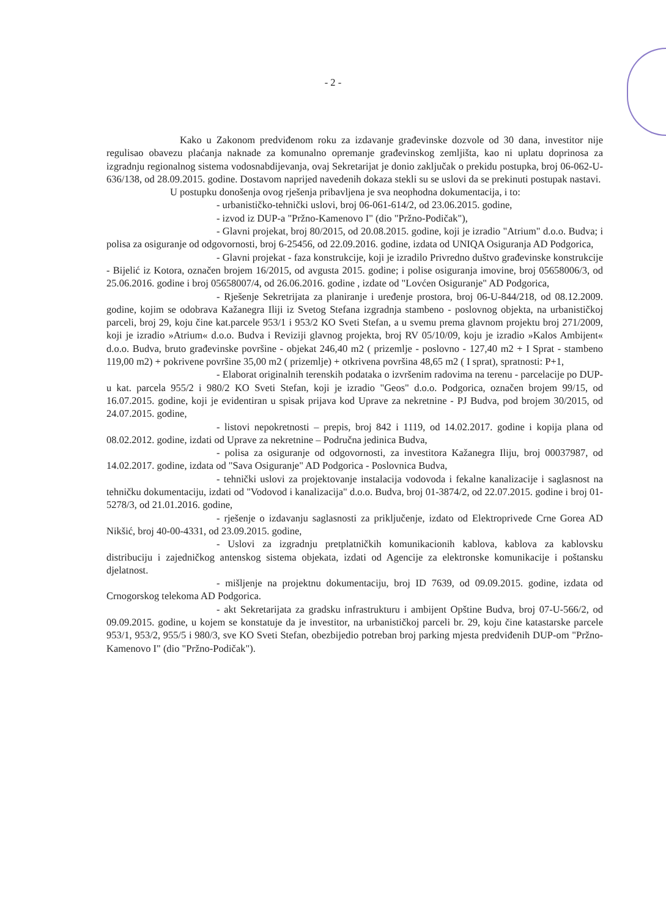- 2 -
Kako u Zakonom predviđenom roku za izdavanje građevinske dozvole od 30 dana, investitor nije regulisao obavezu plaćanja naknade za komunalno opremanje građevinskog zemljišta, kao ni uplatu doprinosa za izgradnju regionalnog sistema vodosnabdijevanja, ovaj Sekretarijat je donio zaključak o prekidu postupka, broj 06-062-U-636/138, od 28.09.2015. godine. Dostavom naprijed navedenih dokaza stekli su se uslovi da se prekinuti postupak nastavi.
U postupku donošenja ovog rješenja pribavljena je sva neophodna dokumentacija, i to:
- urbanističko-tehnički uslovi, broj 06-061-614/2, od 23.06.2015. godine,
- izvod iz DUP-a "Pržno-Kamenovo I" (dio "Pržno-Podičak"),
- Glavni projekat, broj 80/2015, od 20.08.2015. godine, koji je izradio "Atrium" d.o.o. Budva; i polisa za osiguranje od odgovornosti, broj 6-25456, od 22.09.2016. godine, izdata od UNIQA Osiguranja AD Podgorica,
- Glavni projekat - faza konstrukcije, koji je izradilo Privredno duštvo građevinske konstrukcije - Bijelić iz Kotora, označen brojem 16/2015, od avgusta 2015. godine; i polise osiguranja imovine, broj 05658006/3, od 25.06.2016. godine i broj 05658007/4, od 26.06.2016. godine , izdate od "Lovćen Osiguranje" AD Podgorica,
- Rješenje Sekretrijata za planiranje i uređenje prostora, broj 06-U-844/218, od 08.12.2009. godine, kojim se odobrava Kažanegra Iliji iz Svetog Stefana izgradnja stambeno - poslovnog objekta, na urbanističkoj parceli, broj 29, koju čine kat.parcele 953/1 i 953/2 KO Sveti Stefan, a u svemu prema glavnom projektu broj 271/2009, koji je izradio »Atrium« d.o.o. Budva i Reviziji glavnog projekta, broj RV 05/10/09, koju je izradio »Kalos Ambijent« d.o.o. Budva, bruto građevinske površine - objekat 246,40 m2 ( prizemlje - poslovno - 127,40 m2 + I Sprat - stambeno 119,00 m2) + pokrivene površine 35,00 m2 ( prizemlje) + otkrivena površina 48,65 m2 ( I sprat), spratnosti: P+1,
- Elaborat originalnih terenskih podataka o izvršenim radovima na terenu - parcelacije po DUP-u kat. parcela 955/2 i 980/2 KO Sveti Stefan, koji je izradio "Geos" d.o.o. Podgorica, označen brojem 99/15, od 16.07.2015. godine, koji je evidentiran u spisak prijava kod Uprave za nekretnine - PJ Budva, pod brojem 30/2015, od 24.07.2015. godine,
- listovi nepokretnosti – prepis, broj 842 i 1119, od 14.02.2017. godine i kopija plana od 08.02.2012. godine, izdati od Uprave za nekretnine – Područna jedinica Budva,
- polisa za osiguranje od odgovornosti, za investitora Kažanegra Iliju, broj 00037987, od 14.02.2017. godine, izdata od "Sava Osiguranje" AD Podgorica - Poslovnica Budva,
- tehnički uslovi za projektovanje instalacija vodovoda i fekalne kanalizacije i saglasnost na tehničku dokumentaciju, izdati od "Vodovod i kanalizacija" d.o.o. Budva, broj 01-3874/2, od 22.07.2015. godine i broj 01-5278/3, od 21.01.2016. godine,
- rješenje o izdavanju saglasnosti za priključenje, izdato od Elektroprivede Crne Gorea AD Nikšić, broj 40-00-4331, od 23.09.2015. godine,
- Uslovi za izgradnju pretplatničkih komunikacionih kablova, kablova za kablovsku distribuciju i zajedničkog antenskog sistema objekata, izdati od Agencije za elektronske komunikacije i poštansku djelatnost.
- mišljenje na projektnu dokumentaciju, broj ID 7639, od 09.09.2015. godine, izdata od Crnogorskog telekoma AD Podgorica.
- akt Sekretarijata za gradsku infrastrukturu i ambijent Opštine Budva, broj 07-U-566/2, od 09.09.2015. godine, u kojem se konstatuje da je investitor, na urbanističkoj parceli br. 29, koju čine katastarske parcele 953/1, 953/2, 955/5 i 980/3, sve KO Sveti Stefan, obezbijedio potreban broj parking mjesta predviđenih DUP-om "Pržno-Kamenovo I" (dio "Pržno-Podičak").